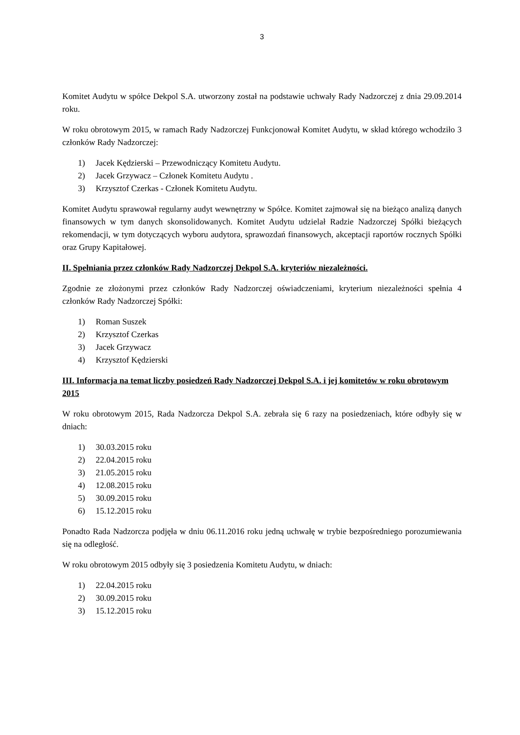3
Komitet Audytu w spółce Dekpol S.A. utworzony został na podstawie uchwały Rady Nadzorczej z dnia 29.09.2014 roku.
W roku obrotowym 2015, w ramach Rady Nadzorczej Funkcjonował Komitet Audytu, w skład którego wchodziło 3 członków Rady Nadzorczej:
1) Jacek Kędzierski – Przewodniczący Komitetu Audytu.
2) Jacek Grzywacz – Członek Komitetu Audytu .
3) Krzysztof Czerkas - Członek Komitetu Audytu.
Komitet Audytu sprawował regularny audyt wewnętrzny w Spółce. Komitet zajmował się na bieżąco analizą danych finansowych w tym danych skonsolidowanych. Komitet Audytu udzielał Radzie Nadzorczej Spółki bieżących rekomendacji, w tym dotyczących wyboru audytora, sprawozdań finansowych, akceptacji raportów rocznych Spółki oraz Grupy Kapitałowej.
II. Spełniania przez członków Rady Nadzorczej Dekpol S.A. kryteriów niezależności.
Zgodnie ze złożonymi przez członków Rady Nadzorczej oświadczeniami, kryterium niezależności spełnia 4 członków Rady Nadzorczej Spółki:
1) Roman Suszek
2) Krzysztof Czerkas
3) Jacek Grzywacz
4) Krzysztof Kędzierski
III. Informacja na temat liczby posiedzeń Rady Nadzorczej Dekpol S.A. i jej komitetów w roku obrotowym 2015
W roku obrotowym 2015, Rada Nadzorcza Dekpol S.A. zebrała się 6 razy na posiedzeniach, które odbyły się w dniach:
1) 30.03.2015 roku
2) 22.04.2015 roku
3) 21.05.2015 roku
4) 12.08.2015 roku
5) 30.09.2015 roku
6) 15.12.2015 roku
Ponadto Rada Nadzorcza podjęła w dniu 06.11.2016 roku jedną uchwałę w trybie bezpośredniego porozumiewania się na odległość.
W roku obrotowym 2015 odbyły się 3 posiedzenia Komitetu Audytu, w dniach:
1) 22.04.2015 roku
2) 30.09.2015 roku
3) 15.12.2015 roku